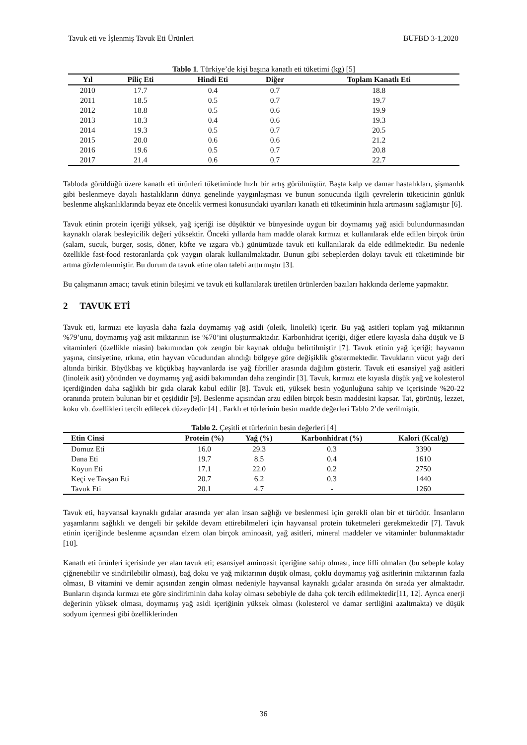Tavuk eti ve İşlenmiş Tavuk Eti Ürünleri BUFBD 3-1,2020
Tablo 1. Türkiye’de kişi başına kanatlı eti tüketimi (kg) [5]
| Yıl | Piliç Eti | Hindi Eti | Diğer | Toplam Kanatlı Eti |
| --- | --- | --- | --- | --- |
| 2010 | 17.7 | 0.4 | 0.7 | 18.8 |
| 2011 | 18.5 | 0.5 | 0.7 | 19.7 |
| 2012 | 18.8 | 0.5 | 0.6 | 19.9 |
| 2013 | 18.3 | 0.4 | 0.6 | 19.3 |
| 2014 | 19.3 | 0.5 | 0.7 | 20.5 |
| 2015 | 20.0 | 0.6 | 0.6 | 21.2 |
| 2016 | 19.6 | 0.5 | 0.7 | 20.8 |
| 2017 | 21.4 | 0.6 | 0.7 | 22.7 |
Tabloda görüldüğü üzere kanatlı eti ürünleri tüketiminde hızlı bir artış görülmüştür. Başta kalp ve damar hastalıkları, şişmanlık gibi beslenmeye dayalı hastalıkların dünya genelinde yaygınlaşması ve bunun sonucunda ilgili çevrelerin tüketicinin günlük beslenme alışkanlıklarında beyaz ete öncelik vermesi konusundaki uyarıları kanatlı eti tüketiminin hızla artmasını sağlamıştır [6].
Tavuk etinin protein içeriği yüksek, yağ içeriği ise düşüktür ve bünyesinde uygun bir doymamış yağ asidi bulundurmasından kaynaklı olarak besleyicilik değeri yüksektir. Önceki yıllarda ham madde olarak kırmızı et kullanılarak elde edilen birçok ürün (salam, sucuk, burger, sosis, döner, köfte ve ızgara vb.) günümüzde tavuk eti kullanılarak da elde edilmektedir. Bu nedenle özellikle fast-food restoranlarda çok yaygın olarak kullanılmaktadır. Bunun gibi sebeplerden dolayı tavuk eti tüketiminde bir artma gözlemlenmiştir. Bu durum da tavuk etine olan talebi arttırmıştır [3].
Bu çalışmanın amacı; tavuk etinin bileşimi ve tavuk eti kullanılarak üretilen ürünlerden bazıları hakkında derleme yapmaktır.
2 TAVUK ETİ
Tavuk eti, kırmızı ete kıyasla daha fazla doymamış yağ asidi (oleik, linoleik) içerir. Bu yağ asitleri toplam yağ miktarının %79’unu, doymamış yağ asit miktarının ise %70’ini oluşturmaktadır. Karbonhidrat içeriği, diğer etlere kıyasla daha düşük ve B vitaminleri (özellikle niasin) bakımından çok zengin bir kaynak olduğu belirtilmiştir [7]. Tavuk etinin yağ içeriği; hayvanın yaşına, cinsiyetine, ırkına, etin hayvan vücudundan alındığı bölgeye göre değişiklik göstermektedir. Tavukların vücut yağı deri altında birikir. Büyükbaş ve küçükbaş hayvanlarda ise yağ fibriller arasında dağılım gösterir. Tavuk eti esansiyel yağ asitleri (linoleik asit) yönünden ve doymamış yağ asidi bakımından daha zengindir [3]. Tavuk, kırmızı ete kıyasla düşük yağ ve kolesterol içerdiğinden daha sağlıklı bir gıda olarak kabul edilir [8]. Tavuk eti, yüksek besin yoğunluğuna sahip ve içerisinde %20-22 oranında protein bulunan bir et çeşididir [9]. Beslenme açısından arzu edilen birçok besin maddesini kapsar. Tat, görünüş, lezzet, koku vb. özellikleri tercih edilecek düzeydedir [4] . Farklı et türlerinin besin madde değerleri Tablo 2’de verilmiştir.
Tablo 2. Çeşitli et türlerinin besin değerleri [4]
| Etin Cinsi | Protein (%) | Yağ (%) | Karbonhidrat (%) | Kalori (Kcal/g) |
| --- | --- | --- | --- | --- |
| Domuz Eti | 16.0 | 29.3 | 0.3 | 3390 |
| Dana Eti | 19.7 | 8.5 | 0.4 | 1610 |
| Koyun Eti | 17.1 | 22.0 | 0.2 | 2750 |
| Keçi ve Tavşan Eti | 20.7 | 6.2 | 0.3 | 1440 |
| Tavuk Eti | 20.1 | 4.7 | - | 1260 |
Tavuk eti, hayvansal kaynaklı gıdalar arasında yer alan insan sağlığı ve beslenmesi için gerekli olan bir et türüdür. İnsanların yaşamlarını sağlıklı ve dengeli bir şekilde devam ettirebilmeleri için hayvansal protein tüketmeleri gerekmektedir [7]. Tavuk etinin içeriğinde beslenme açısından elzem olan birçok aminoasit, yağ asitleri, mineral maddeler ve vitaminler bulunmaktadır [10].
Kanatlı eti ürünleri içerisinde yer alan tavuk eti; esansiyel aminoasit içeriğine sahip olması, ince lifli olmaları (bu sebeple kolay çiğnenebilir ve sindirilebilir olması), bağ doku ve yağ miktarının düşük olması, çoklu doymamış yağ asitlerinin miktarının fazla olması, B vitamini ve demir açısından zengin olması nedeniyle hayvansal kaynaklı gıdalar arasında ön sırada yer almaktadır. Bunların dışında kırmızı ete göre sindiriminin daha kolay olması sebebiyle de daha çok tercih edilmektedir[11, 12]. Ayrıca enerji değerinin yüksek olması, doymamış yağ asidi içeriğinin yüksek olması (kolesterol ve damar sertliğini azaltmakta) ve düşük sodyum içermesi gibi özelliklerinden
36